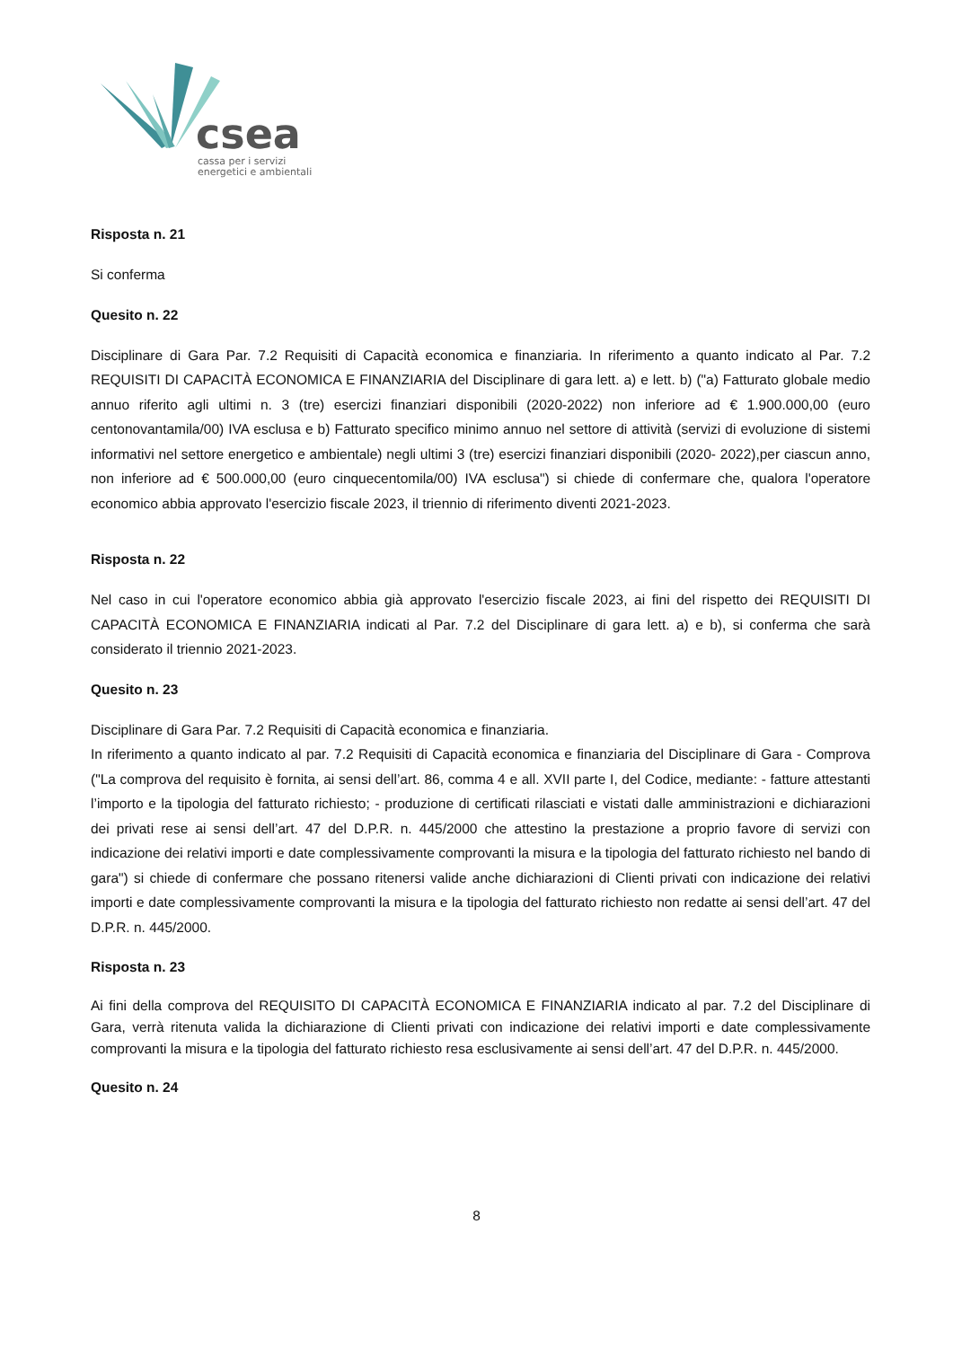csea
cassa per i servizi
energetici e ambientali
Risposta n. 21
Si conferma
Quesito n. 22
Disciplinare di Gara Par. 7.2 Requisiti di Capacità economica e finanziaria. In riferimento a quanto indicato al Par. 7.2 REQUISITI DI CAPACITÀ ECONOMICA E FINANZIARIA del Disciplinare di gara lett. a) e lett. b) ("a) Fatturato globale medio annuo riferito agli ultimi n. 3 (tre) esercizi finanziari disponibili (2020-2022) non inferiore ad € 1.900.000,00 (euro centonovantamila/00) IVA esclusa e b) Fatturato specifico minimo annuo nel settore di attività (servizi di evoluzione di sistemi informativi nel settore energetico e ambientale) negli ultimi 3 (tre) esercizi finanziari disponibili (2020- 2022),per ciascun anno, non inferiore ad € 500.000,00 (euro cinquecentomila/00) IVA esclusa") si chiede di confermare che, qualora l'operatore economico abbia approvato l'esercizio fiscale 2023, il triennio di riferimento diventi 2021-2023.
Risposta n. 22
Nel caso in cui l'operatore economico abbia già approvato l'esercizio fiscale 2023, ai fini del rispetto dei REQUISITI DI CAPACITÀ ECONOMICA E FINANZIARIA indicati al Par. 7.2 del Disciplinare di gara lett. a) e b), si conferma che sarà considerato il triennio 2021-2023.
Quesito n. 23
Disciplinare di Gara Par. 7.2 Requisiti di Capacità economica e finanziaria.
In riferimento a quanto indicato al par. 7.2 Requisiti di Capacità economica e finanziaria del Disciplinare di Gara - Comprova ("La comprova del requisito è fornita, ai sensi dell’art. 86, comma 4 e all. XVII parte I, del Codice, mediante: - fatture attestanti l’importo e la tipologia del fatturato richiesto; - produzione di certificati rilasciati e vistati dalle amministrazioni e dichiarazioni dei privati rese ai sensi dell’art. 47 del D.P.R. n. 445/2000 che attestino la prestazione a proprio favore di servizi con indicazione dei relativi importi e date complessivamente comprovanti la misura e la tipologia del fatturato richiesto nel bando di gara") si chiede di confermare che possano ritenersi valide anche dichiarazioni di Clienti privati con indicazione dei relativi importi e date complessivamente comprovanti la misura e la tipologia del fatturato richiesto non redatte ai sensi dell’art. 47 del D.P.R. n. 445/2000.
Risposta n. 23
Ai fini della comprova del REQUISITO DI CAPACITÀ ECONOMICA E FINANZIARIA indicato al par. 7.2 del Disciplinare di Gara, verrà ritenuta valida la dichiarazione di Clienti privati con indicazione dei relativi importi e date complessivamente comprovanti la misura e la tipologia del fatturato richiesto resa esclusivamente ai sensi dell’art. 47 del D.P.R. n. 445/2000.
Quesito n. 24
8